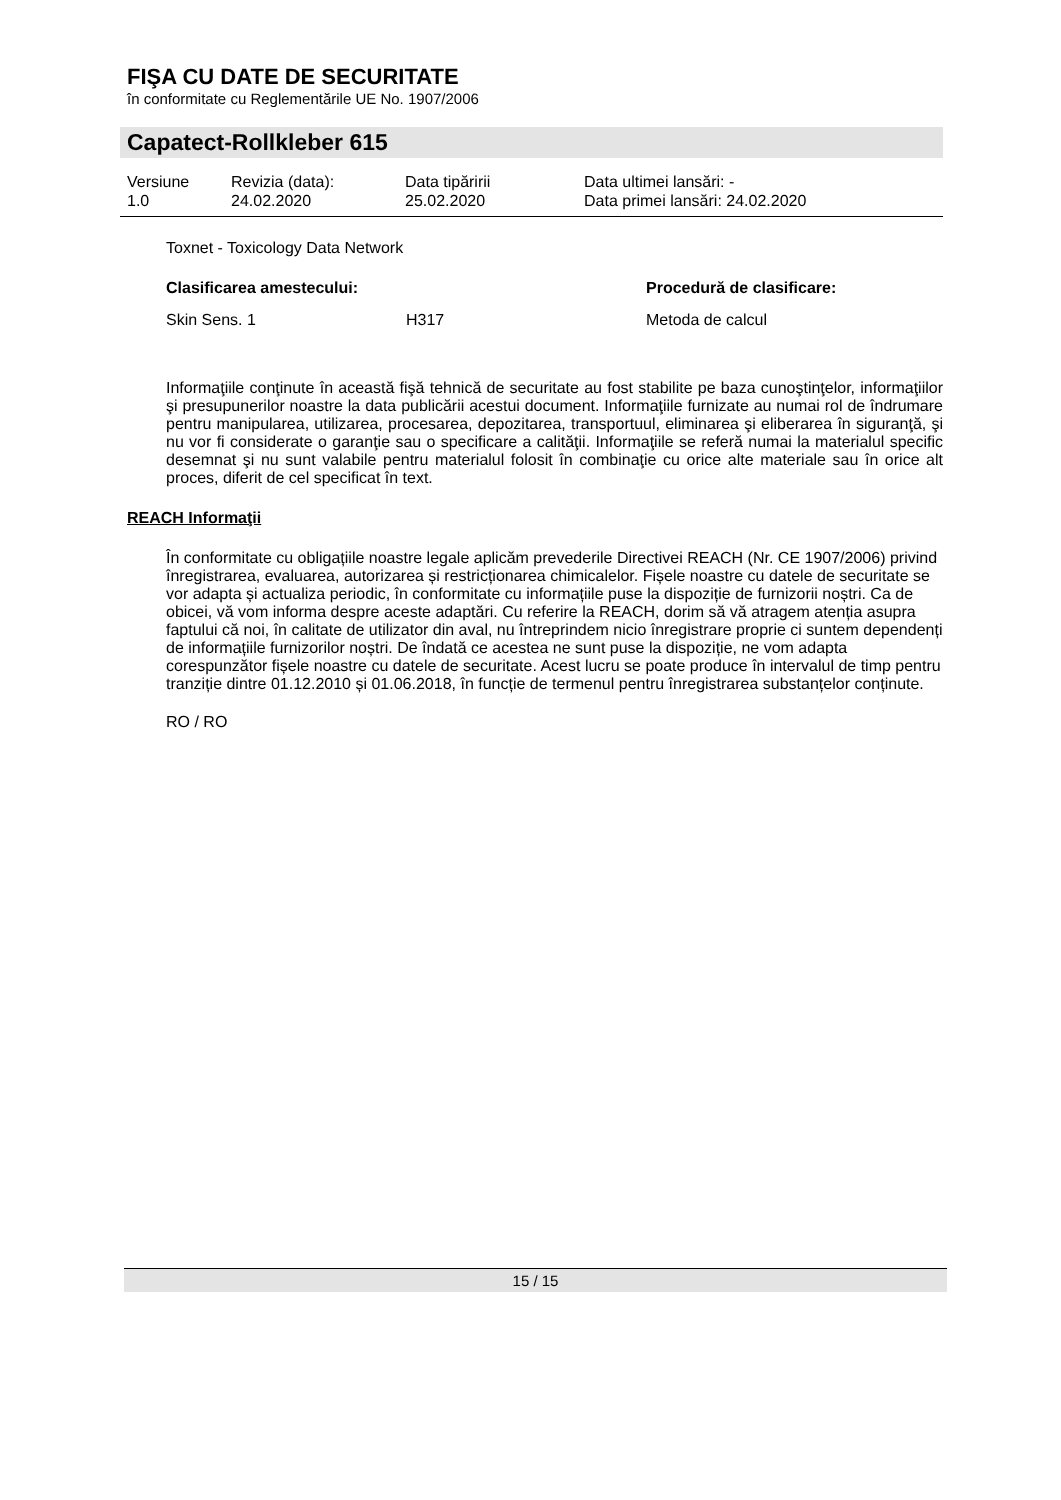FIŞA CU DATE DE SECURITATE
în conformitate cu Reglementările UE No. 1907/2006
Capatect-Rollkleber 615
| Versiune 1.0 | Revizia (data): 24.02.2020 | Data tipăririi 25.02.2020 | Data ultimei lansări: - Data primei lansări: 24.02.2020 |
Toxnet - Toxicology Data Network
| Clasificarea amestecului: | | Procedură de clasificare: |
| --- | --- | --- |
| Skin Sens. 1 | H317 | Metoda de calcul |
Informaţiile conţinute în această fişă tehnică de securitate au fost stabilite pe baza cunoştinţelor, informaţiilor şi presupunerilor noastre la data publicării acestui document. Informaţiile furnizate au numai rol de îndrumare pentru manipularea, utilizarea, procesarea, depozitarea, transportuul, eliminarea şi eliberarea în siguranţă, şi nu vor fi considerate o garanţie sau o specificare a calităţii. Informaţiile se referă numai la materialul specific desemnat şi nu sunt valabile pentru materialul folosit în combinaţie cu orice alte materiale sau în orice alt proces, diferit de cel specificat în text.
REACH Informaţii
În conformitate cu obligațiile noastre legale aplicăm prevederile Directivei REACH (Nr. CE 1907/2006) privind înregistrarea, evaluarea, autorizarea și restricționarea chimicalelor. Fișele noastre cu datele de securitate se vor adapta și actualiza periodic, în conformitate cu informațiile puse la dispoziție de furnizorii noștri. Ca de obicei, vă vom informa despre aceste adaptări. Cu referire la REACH, dorim să vă atragem atenția asupra faptului că noi, în calitate de utilizator din aval, nu întreprindem nicio înregistrare proprie ci suntem dependenți de informațiile furnizorilor noștri. De îndată ce acestea ne sunt puse la dispoziție, ne vom adapta corespunzător fișele noastre cu datele de securitate. Acest lucru se poate produce în intervalul de timp pentru tranziție dintre 01.12.2010 și 01.06.2018, în funcție de termenul pentru înregistrarea substanțelor conținute.
RO / RO
15 / 15